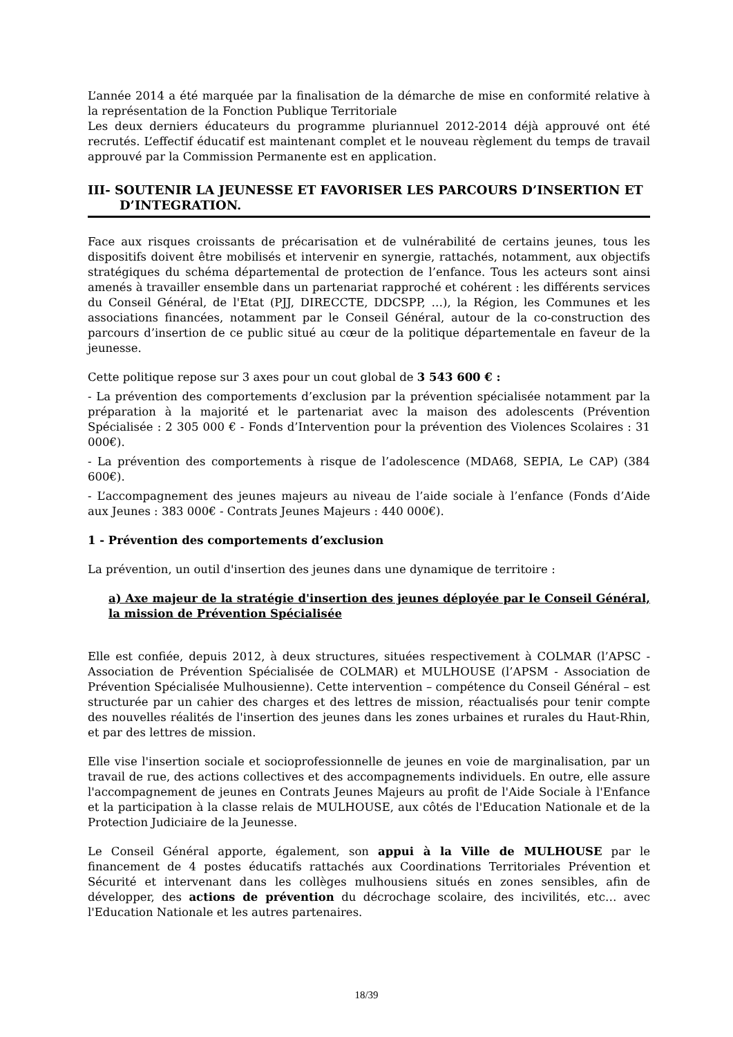L’année 2014 a été marquée par la finalisation de la démarche de mise en conformité relative à la représentation de la Fonction Publique Territoriale
Les deux derniers éducateurs du programme pluriannuel 2012-2014 déjà approuvé ont été recrutés. L’effectif éducatif est maintenant complet et le nouveau règlement du temps de travail approuvé par la Commission Permanente est en application.
III- SOUTENIR LA JEUNESSE ET FAVORISER LES PARCOURS D’INSERTION ET
D’INTEGRATION.
Face aux risques croissants de précarisation et de vulnérabilité de certains jeunes, tous les dispositifs doivent être mobilisés et intervenir en synergie, rattachés, notamment, aux objectifs stratégiques du schéma départemental de protection de l’enfance. Tous les acteurs sont ainsi amenés à travailler ensemble dans un partenariat rapproché et cohérent : les différents services du Conseil Général, de l'Etat (PJJ, DIRECCTE, DDCSPP, …), la Région, les Communes et les associations financées, notamment par le Conseil Général, autour de la co-construction des parcours d’insertion de ce public situé au cœur de la politique départementale en faveur de la jeunesse.
Cette politique repose sur 3 axes pour un cout global de 3 543 600 € :
- La prévention des comportements d’exclusion par la prévention spécialisée notamment par la préparation à la majorité et le partenariat avec la maison des adolescents (Prévention Spécialisée : 2 305 000 € - Fonds d’Intervention pour la prévention des Violences Scolaires : 31 000€).
- La prévention des comportements à risque de l’adolescence (MDA68, SEPIA, Le CAP) (384 600€).
- L’accompagnement des jeunes majeurs au niveau de l’aide sociale à l’enfance (Fonds d’Aide aux Jeunes : 383 000€ - Contrats Jeunes Majeurs : 440 000€).
1 - Prévention des comportements d’exclusion
La prévention, un outil d'insertion des jeunes dans une dynamique de territoire :
a) Axe majeur de la stratégie d'insertion des jeunes déployée par le Conseil Général, la mission de Prévention Spécialisée
Elle est confiée, depuis 2012, à deux structures, situées respectivement à COLMAR (l’APSC - Association de Prévention Spécialisée de COLMAR) et MULHOUSE (l’APSM - Association de Prévention Spécialisée Mulhousienne). Cette intervention – compétence du Conseil Général – est structurée par un cahier des charges et des lettres de mission, réactualisés pour tenir compte des nouvelles réalités de l'insertion des jeunes dans les zones urbaines et rurales du Haut-Rhin, et par des lettres de mission.
Elle vise l'insertion sociale et socioprofessionnelle de jeunes en voie de marginalisation, par un travail de rue, des actions collectives et des accompagnements individuels. En outre, elle assure l'accompagnement de jeunes en Contrats Jeunes Majeurs au profit de l'Aide Sociale à l'Enfance et la participation à la classe relais de MULHOUSE, aux côtés de l'Education Nationale et de la Protection Judiciaire de la Jeunesse.
Le Conseil Général apporte, également, son appui à la Ville de MULHOUSE par le financement de 4 postes éducatifs rattachés aux Coordinations Territoriales Prévention et Sécurité et intervenant dans les collèges mulhousiens situés en zones sensibles, afin de développer, des actions de prévention du décrochage scolaire, des incivilités, etc… avec l'Education Nationale et les autres partenaires.
18/39